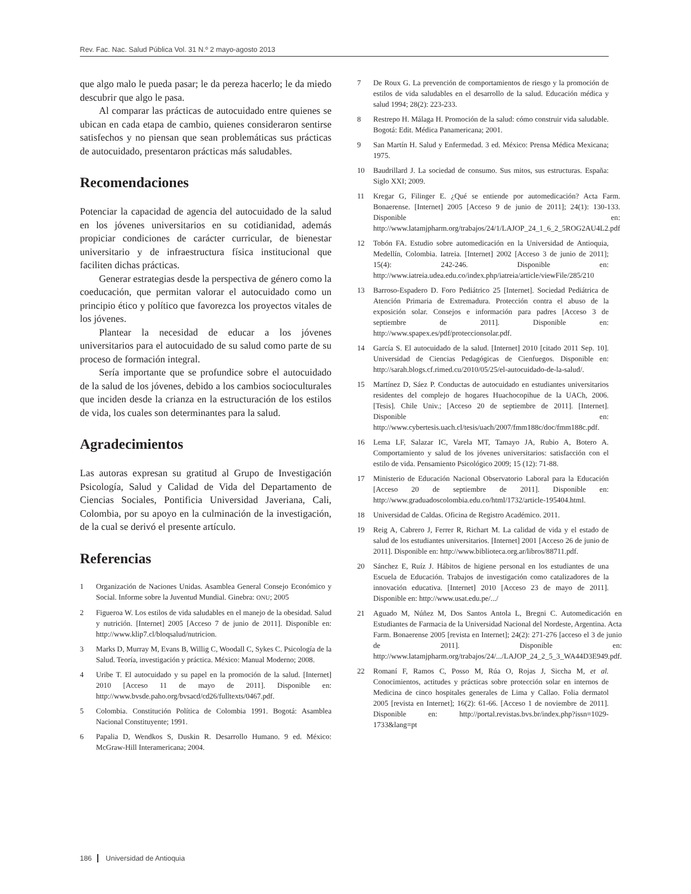Rev. Fac. Nac. Salud Pública Vol. 31 N.º 2 mayo-agosto 2013
que algo malo le pueda pasar; le da pereza hacerlo; le da miedo descubrir que algo le pasa.
Al comparar las prácticas de autocuidado entre quienes se ubican en cada etapa de cambio, quienes consideraron sentirse satisfechos y no piensan que sean problemáticas sus prácticas de autocuidado, presentaron prácticas más saludables.
Recomendaciones
Potenciar la capacidad de agencia del autocuidado de la salud en los jóvenes universitarios en su cotidianidad, además propiciar condiciones de carácter curricular, de bienestar universitario y de infraestructura física institucional que faciliten dichas prácticas.
Generar estrategias desde la perspectiva de género como la coeducación, que permitan valorar el autocuidado como un principio ético y político que favorezca los proyectos vitales de los jóvenes.
Plantear la necesidad de educar a los jóvenes universitarios para el autocuidado de su salud como parte de su proceso de formación integral.
Sería importante que se profundice sobre el autocuidado de la salud de los jóvenes, debido a los cambios socioculturales que inciden desde la crianza en la estructuración de los estilos de vida, los cuales son determinantes para la salud.
Agradecimientos
Las autoras expresan su gratitud al Grupo de Investigación Psicología, Salud y Calidad de Vida del Departamento de Ciencias Sociales, Pontificia Universidad Javeriana, Cali, Colombia, por su apoyo en la culminación de la investigación, de la cual se derivó el presente artículo.
Referencias
1 Organización de Naciones Unidas. Asamblea General Consejo Económico y Social. Informe sobre la Juventud Mundial. Ginebra: ONU; 2005
2 Figueroa W. Los estilos de vida saludables en el manejo de la obesidad. Salud y nutrición. [Internet] 2005 [Acceso 7 de junio de 2011]. Disponible en: http://www.klip7.cl/bloqsalud/nutricion.
3 Marks D, Murray M, Evans B, Willig C, Woodall C, Sykes C. Psicología de la Salud. Teoría, investigación y práctica. México: Manual Moderno; 2008.
4 Uribe T. El autocuidado y su papel en la promoción de la salud. [Internet] 2010 [Acceso 11 de mayo de 2011]. Disponible en: http://www.bvsde.paho.org/bvsacd/cd26/fulltexts/0467.pdf.
5 Colombia. Constitución Política de Colombia 1991. Bogotá: Asamblea Nacional Constituyente; 1991.
6 Papalia D, Wendkos S, Duskin R. Desarrollo Humano. 9 ed. México: McGraw-Hill Interamericana; 2004.
7 De Roux G. La prevención de comportamientos de riesgo y la promoción de estilos de vida saludables en el desarrollo de la salud. Educación médica y salud 1994; 28(2): 223-233.
8 Restrepo H. Málaga H. Promoción de la salud: cómo construir vida saludable. Bogotá: Edit. Médica Panamericana; 2001.
9 San Martín H. Salud y Enfermedad. 3 ed. México: Prensa Médica Mexicana; 1975.
10 Baudrillard J. La sociedad de consumo. Sus mitos, sus estructuras. España: Siglo XXI; 2009.
11 Kregar G, Filinger E. ¿Qué se entiende por automedicación? Acta Farm. Bonaerense. [Internet] 2005 [Acceso 9 de junio de 2011]; 24(1): 130-133. Disponible en: http://www.latamjpharm.org/trabajos/24/1/LAJOP_24_1_6_2_5ROG2AU4L2.pdf
12 Tobón FA. Estudio sobre automedicación en la Universidad de Antioquia, Medellín, Colombia. Iatreia. [Internet] 2002 [Acceso 3 de junio de 2011]; 15(4): 242-246. Disponible en: http://www.iatreia.udea.edu.co/index.php/iatreia/article/viewFile/285/210
13 Barroso-Espadero D. Foro Pediátrico 25 [Internet]. Sociedad Pediátrica de Atención Primaria de Extremadura. Protección contra el abuso de la exposición solar. Consejos e información para padres [Acceso 3 de septiembre de 2011]. Disponible en: http://www.spapex.es/pdf/proteccionsolar.pdf.
14 García S. El autocuidado de la salud. [Internet] 2010 [citado 2011 Sep. 10]. Universidad de Ciencias Pedagógicas de Cienfuegos. Disponible en: http://sarah.blogs.cf.rimed.cu/2010/05/25/el-autocuidado-de-la-salud/.
15 Martínez D, Sáez P. Conductas de autocuidado en estudiantes universitarios residentes del complejo de hogares Huachocopihue de la UACh, 2006. [Tesis]. Chile Univ.; [Acceso 20 de septiembre de 2011]. [Internet]. Disponible en: http://www.cybertesis.uach.cl/tesis/uach/2007/fmm188c/doc/fmm188c.pdf.
16 Lema LF, Salazar IC, Varela MT, Tamayo JA, Rubio A, Botero A. Comportamiento y salud de los jóvenes universitarios: satisfacción con el estilo de vida. Pensamiento Psicológico 2009; 15 (12): 71-88.
17 Ministerio de Educación Nacional Observatorio Laboral para la Educación [Acceso 20 de septiembre de 2011]. Disponible en: http://www.graduadoscolombia.edu.co/html/1732/article-195404.html.
18 Universidad de Caldas. Oficina de Registro Académico. 2011.
19 Reig A, Cabrero J, Ferrer R, Richart M. La calidad de vida y el estado de salud de los estudiantes universitarios. [Internet] 2001 [Acceso 26 de junio de 2011]. Disponible en: http://www.biblioteca.org.ar/libros/88711.pdf.
20 Sánchez E, Ruíz J. Hábitos de higiene personal en los estudiantes de una Escuela de Educación. Trabajos de investigación como catalizadores de la innovación educativa. [Internet] 2010 [Acceso 23 de mayo de 2011]. Disponible en: http://www.usat.edu.pe/.../
21 Aguado M, Núñez M, Dos Santos Antola L, Bregni C. Automedicación en Estudiantes de Farmacia de la Universidad Nacional del Nordeste, Argentina. Acta Farm. Bonaerense 2005 [revista en Internet]; 24(2): 271-276 [acceso el 3 de junio de 2011]. Disponible en: http://www.latamjpharm.org/trabajos/24/.../LAJOP_24_2_5_3_WA44D3E949.pdf.
22 Romaní F, Ramos C, Posso M, Rúa O, Rojas J, Siccha M, et al. Conocimientos, actitudes y prácticas sobre protección solar en internos de Medicina de cinco hospitales generales de Lima y Callao. Folia dermatol 2005 [revista en Internet]; 16(2): 61-66. [Acceso 1 de noviembre de 2011]. Disponible en: http://portal.revistas.bvs.br/index.php?issn=1029-1733&lang=pt
186 Universidad de Antioquia